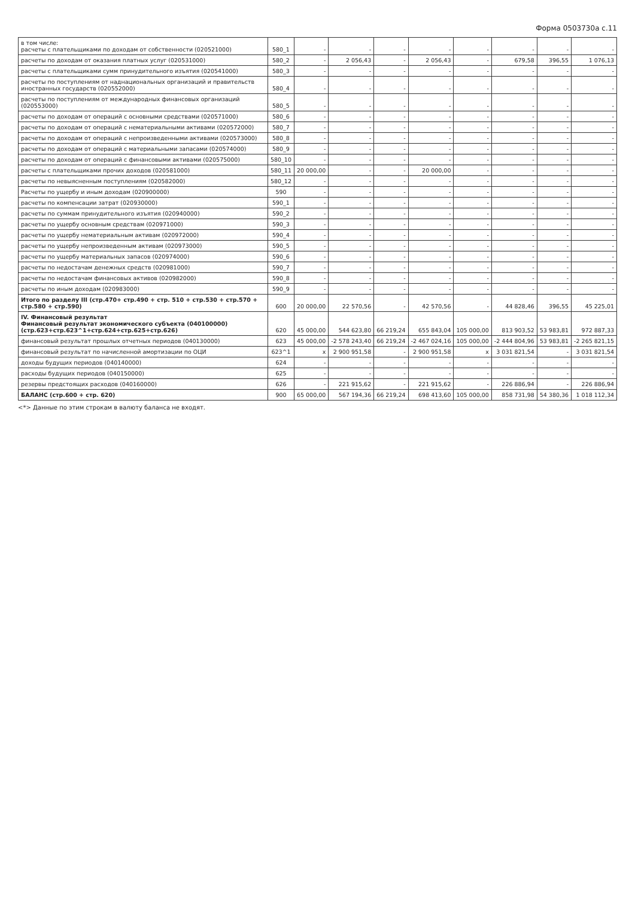Форма 0503730а с.11
| в том числе: расчеты с плательщиками по доходам от собственности (020521000) | 580_1 | - | - | - | - | - | - | - | - |
| расчеты по доходам от оказания платных услуг (020531000) | 580_2 | - | 2 056,43 | - | 2 056,43 | - | 679,58 | 396,55 | 1 076,13 |
| расчеты с плательщиками сумм принудительного изъятия (020541000) | 580_3 | - | - | - | - | - | - | - | - |
| расчеты по поступлениям от наднациональных организаций и правительств иностранных государств (020552000) | 580_4 | - | - | - | - | - | - | - | - |
| расчеты по поступлениям от международных финансовых организаций (020553000) | 580_5 | - | - | - | - | - | - | - | - |
| расчеты по доходам от операций с основными средствами (020571000) | 580_6 | - | - | - | - | - | - | - | - |
| расчеты по доходам от операций с нематериальными активами (020572000) | 580_7 | - | - | - | - | - | - | - | - |
| расчеты по доходам от операций с непроизведенными активами (020573000) | 580_8 | - | - | - | - | - | - | - | - |
| расчеты по доходам от операций с материальными запасами (020574000) | 580_9 | - | - | - | - | - | - | - | - |
| расчеты по доходам от операций с финансовыми активами (020575000) | 580_10 | - | - | - | - | - | - | - | - |
| расчеты с плательщиками прочих доходов (020581000) | 580_11 | 20 000,00 | - | - | 20 000,00 | - | - | - | - |
| расчеты по невыясненным поступлениям (020582000) | 580_12 | - | - | - | - | - | - | - | - |
| Расчеты по ущербу и иным доходам (020900000) | 590 | - | - | - | - | - | - | - | - |
| расчеты по компенсации затрат (020930000) | 590_1 | - | - | - | - | - | - | - | - |
| расчеты по суммам принудительного изъятия (020940000) | 590_2 | - | - | - | - | - | - | - | - |
| расчеты по ущербу основным средствам (020971000) | 590_3 | - | - | - | - | - | - | - | - |
| расчеты по ущербу нематериальным активам (020972000) | 590_4 | - | - | - | - | - | - | - | - |
| расчеты по ущербу непроизведенным активам (020973000) | 590_5 | - | - | - | - | - | - | - | - |
| расчеты по ущербу материальных запасов (020974000) | 590_6 | - | - | - | - | - | - | - | - |
| расчеты по недостачам денежных средств (020981000) | 590_7 | - | - | - | - | - | - | - | - |
| расчеты по недостачам финансовых активов (020982000) | 590_8 | - | - | - | - | - | - | - | - |
| расчеты по иным доходам (020983000) | 590_9 | - | - | - | - | - | - | - | - |
| Итого по разделу III (стр.470+ стр.490 + стр. 510 + стр.530 + стр.570 + стр.580 + стр.590) | 600 | 20 000,00 | 22 570,56 | - | 42 570,56 | - | 44 828,46 | 396,55 | 45 225,01 |
| IV. Финансовый результат Финансовый результат экономического субъекта (040100000) (стр.623+стр.623^1+стр.624+стр.625+стр.626) | 620 | 45 000,00 | 544 623,80 | 66 219,24 | 655 843,04 | 105 000,00 | 813 903,52 | 53 983,81 | 972 887,33 |
| финансовый результат прошлых отчетных периодов (040130000) | 623 | 45 000,00 | -2 578 243,40 | 66 219,24 | -2 467 024,16 | 105 000,00 | -2 444 804,96 | 53 983,81 | -2 265 821,15 |
| финансовый результат по начисленной амортизации по ОЦИ | 623^1 | x | 2 900 951,58 | - | 2 900 951,58 | x | 3 031 821,54 | - | 3 031 821,54 |
| доходы будущих периодов (040140000) | 624 | - | - | - | - | - | - | - | - |
| расходы будущих периодов (040150000) | 625 | - | - | - | - | - | - | - | - |
| резервы предстоящих расходов (040160000) | 626 | - | 221 915,62 | - | 221 915,62 | - | 226 886,94 | - | 226 886,94 |
| БАЛАНС (стр.600 + стр. 620) | 900 | 65 000,00 | 567 194,36 | 66 219,24 | 698 413,60 | 105 000,00 | 858 731,98 | 54 380,36 | 1 018 112,34 |
<*> Данные по этим строкам в валюту баланса не входят.